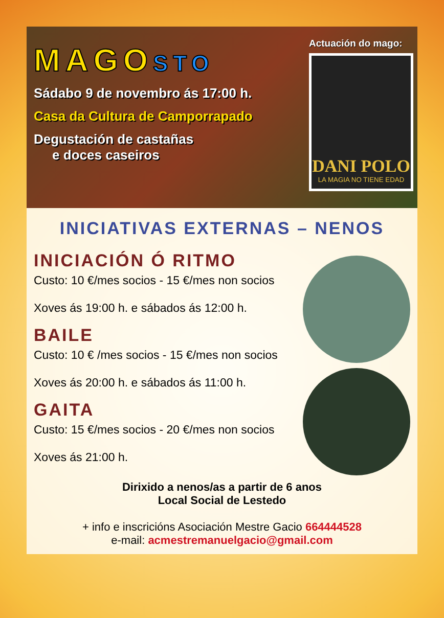MAGOSTO
Sádabo 9 de novembro ás 17:00 h.
Casa da Cultura de Camporrapado
Degustación de castañas
e doces caseiros
Actuación do mago:
DANI POLO
LA MAGIA NO TIENE EDAD
INICIATIVAS EXTERNAS – NENOS
INICIACIÓN Ó RITMO
Custo: 10 €/mes socios - 15 €/mes non socios
Xoves ás 19:00 h. e sábados ás 12:00 h.
BAILE
Custo: 10 € /mes socios - 15 €/mes non socios
Xoves ás 20:00 h. e sábados ás 11:00 h.
GAITA
Custo: 15 €/mes socios - 20 €/mes non socios
Xoves ás 21:00 h.
Dirixido a nenos/as a partir de 6 anos
Local Social de Lestedo
+ info e inscricións Asociación Mestre Gacio 664444528
e-mail: acmestremanuelgacio@gmail.com